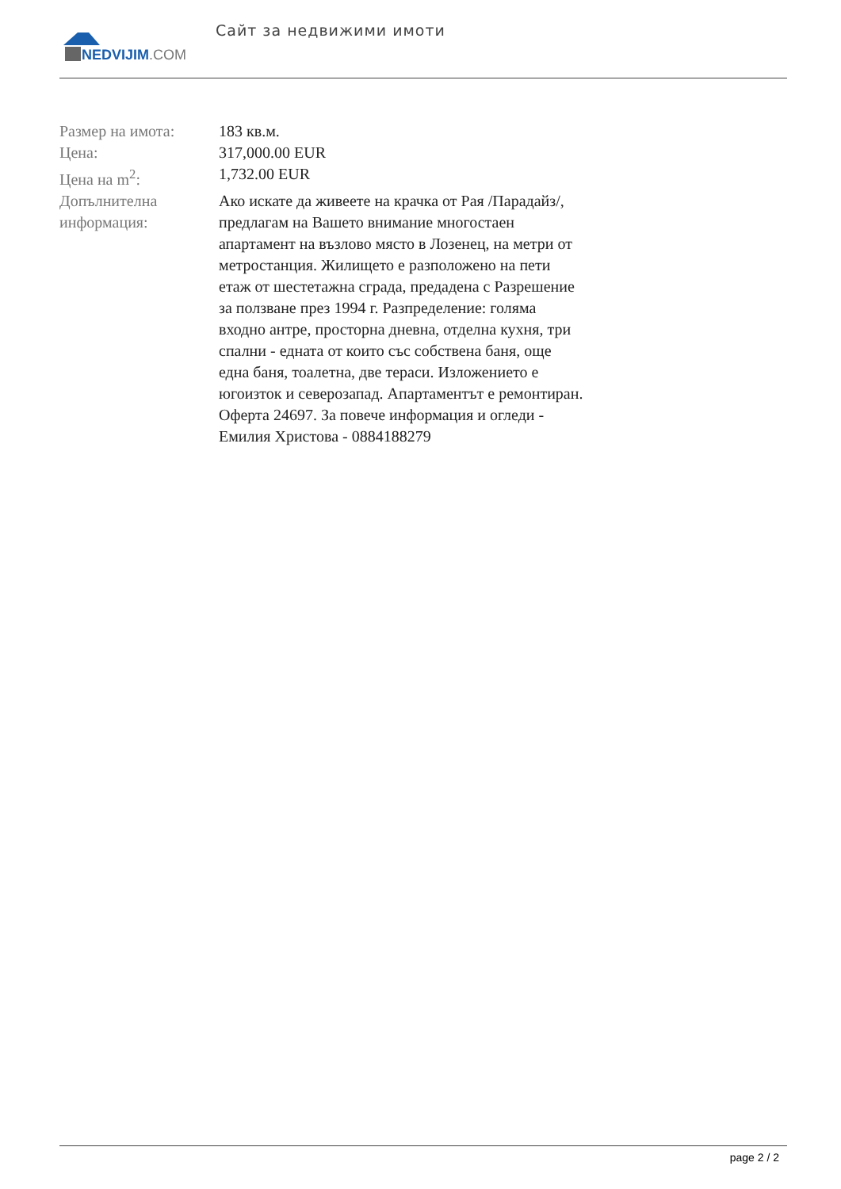NEDVIJIM.COM
Сайт за недвижими имоти
| Размер на имота: | 183 кв.м. |
| Цена: | 317,000.00 EUR |
| Цена на m<sup>2</sup>: | 1,732.00 EUR |
| Допълнителна информация: | Ако искате да живеете на крачка от Рая /Парадайз/, предлагам на Вашето внимание многостаен апартамент на възлово място в Лозенец, на метри от метростанция. Жилището е разположено на пети етаж от шестетажна сграда, предадена с Разрешение за ползване през 1994 г. Разпределение: голяма входно антре, просторна дневна, отделна кухня, три спални - едната от които със собствена баня, още една баня, тоалетна, две тераси. Изложението е югоизток и северозапад. Апартаментът е ремонтиран. Оферта 24697. За повече информация и огледи - Емилия Христова - 0884188279 |
page 2 / 2